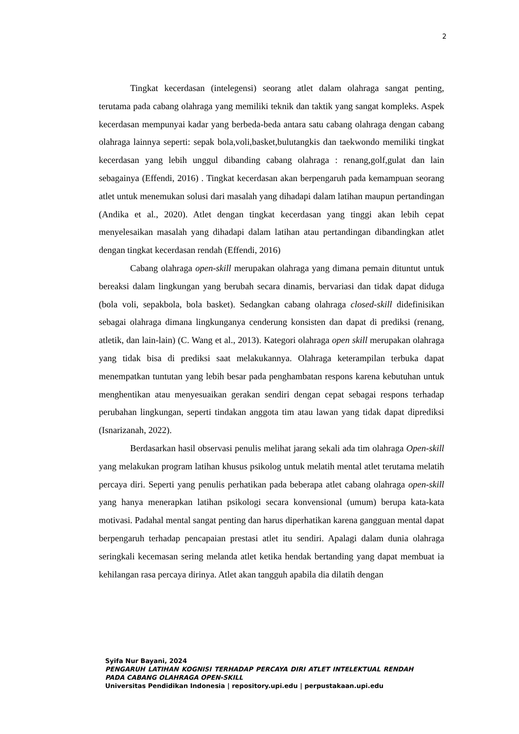2
Tingkat kecerdasan (intelegensi) seorang atlet dalam olahraga sangat penting, terutama pada cabang olahraga yang memiliki teknik dan taktik yang sangat kompleks. Aspek kecerdasan mempunyai kadar yang berbeda-beda antara satu cabang olahraga dengan cabang olahraga lainnya seperti: sepak bola,voli,basket,bulutangkis dan taekwondo memiliki tingkat kecerdasan yang lebih unggul dibanding cabang olahraga : renang,golf,gulat dan lain sebagainya (Effendi, 2016) . Tingkat kecerdasan akan berpengaruh pada kemampuan seorang atlet untuk menemukan solusi dari masalah yang dihadapi dalam latihan maupun pertandingan (Andika et al., 2020). Atlet dengan tingkat kecerdasan yang tinggi akan lebih cepat menyelesaikan masalah yang dihadapi dalam latihan atau pertandingan dibandingkan atlet dengan tingkat kecerdasan rendah (Effendi, 2016)
Cabang olahraga open-skill merupakan olahraga yang dimana pemain dituntut untuk bereaksi dalam lingkungan yang berubah secara dinamis, bervariasi dan tidak dapat diduga (bola voli, sepakbola, bola basket). Sedangkan cabang olahraga closed-skill didefinisikan sebagai olahraga dimana lingkunganya cenderung konsisten dan dapat di prediksi (renang, atletik, dan lain-lain) (C. Wang et al., 2013). Kategori olahraga open skill merupakan olahraga yang tidak bisa di prediksi saat melakukannya. Olahraga keterampilan terbuka dapat menempatkan tuntutan yang lebih besar pada penghambatan respons karena kebutuhan untuk menghentikan atau menyesuaikan gerakan sendiri dengan cepat sebagai respons terhadap perubahan lingkungan, seperti tindakan anggota tim atau lawan yang tidak dapat diprediksi (Isnarizanah, 2022).
Berdasarkan hasil observasi penulis melihat jarang sekali ada tim olahraga Open-skill yang melakukan program latihan khusus psikolog untuk melatih mental atlet terutama melatih percaya diri. Seperti yang penulis perhatikan pada beberapa atlet cabang olahraga open-skill yang hanya menerapkan latihan psikologi secara konvensional (umum) berupa kata-kata motivasi. Padahal mental sangat penting dan harus diperhatikan karena gangguan mental dapat berpengaruh terhadap pencapaian prestasi atlet itu sendiri. Apalagi dalam dunia olahraga seringkali kecemasan sering melanda atlet ketika hendak bertanding yang dapat membuat ia kehilangan rasa percaya dirinya. Atlet akan tangguh apabila dia dilatih dengan
Syifa Nur Bayani, 2024
PENGARUH LATIHAN KOGNISI TERHADAP PERCAYA DIRI ATLET INTELEKTUAL RENDAH PADA CABANG OLAHRAGA OPEN-SKILL
Universitas Pendidikan Indonesia | repository.upi.edu | perpustakaan.upi.edu